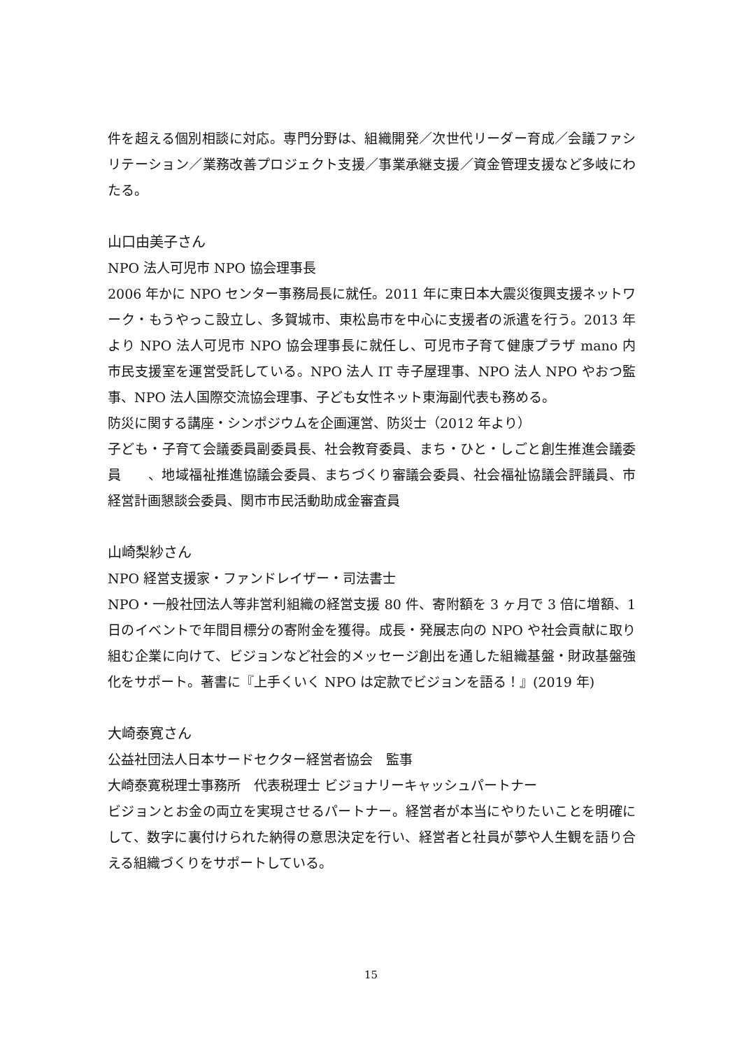件を超える個別相談に対応。専門分野は、組織開発／次世代リーダー育成／会議ファシリテーション／業務改善プロジェクト支援／事業承継支援／資金管理支援など多岐にわたる。
山口由美子さん
NPO 法人可児市 NPO 協会理事長
2006 年かに NPO センター事務局長に就任。2011 年に東日本大震災復興支援ネットワーク・もうやっこ設立し、多賀城市、東松島市を中心に支援者の派遣を行う。2013 年より NPO 法人可児市 NPO 協会理事長に就任し、可児市子育て健康プラザ mano 内　市民支援室を運営受託している。NPO 法人 IT 寺子屋理事、NPO 法人 NPO やおつ監事、NPO 法人国際交流協会理事、子ども女性ネット東海副代表も務める。
防災に関する講座・シンポジウムを企画運営、防災士（2012 年より）
子ども・子育て会議委員副委員長、社会教育委員、まち・ひと・しごと創生推進会議委員　　、地域福祉推進協議会委員、まちづくり審議会委員、社会福祉協議会評議員、市経営計画懇談会委員、関市市民活動助成金審査員
山崎梨紗さん
NPO 経営支援家・ファンドレイザー・司法書士
NPO・一般社団法人等非営利組織の経営支援 80 件、寄附額を 3 ヶ月で 3 倍に増額、1 日のイベントで年間目標分の寄附金を獲得。成長・発展志向の NPO や社会貢献に取り組む企業に向けて、ビジョンなど社会的メッセージ創出を通した組織基盤・財政基盤強化をサポート。著書に『上手くいく NPO は定款でビジョンを語る！』(2019 年)
大崎泰寛さん
公益社団法人日本サードセクター経営者協会　監事
大崎泰寛税理士事務所　代表税理士 ビジョナリーキャッシュパートナー
ビジョンとお金の両立を実現させるパートナー。経営者が本当にやりたいことを明確にして、数字に裏付けられた納得の意思決定を行い、経営者と社員が夢や人生観を語り合える組織づくりをサポートしている。
15